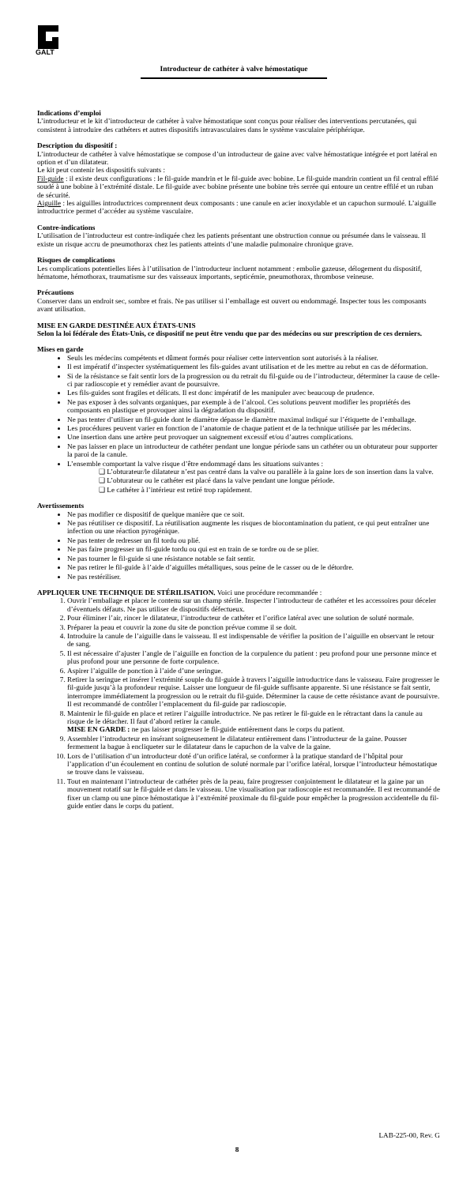GALT
Introducteur de cathéter à valve hémostatique
Indications d’emploi
L’introducteur et le kit d’introducteur de cathéter à valve hémostatique sont conçus pour réaliser des interventions percutanées, qui consistent à introduire des cathéters et autres dispositifs intravasculaires dans le système vasculaire périphérique.
Description du dispositif :
L’introducteur de cathéter à valve hémostatique se compose d’un introducteur de gaine avec valve hémostatique intégrée et port latéral en option et d’un dilatateur.
Le kit peut contenir les dispositifs suivants :
Fil-guide : il existe deux configurations : le fil-guide mandrin et le fil-guide avec bobine. Le fil-guide mandrin contient un fil central effilé soudé à une bobine à l’extrémité distale. Le fil-guide avec bobine présente une bobine très serrée qui entoure un centre effilé et un ruban de sécurité.
Aiguille : les aiguilles introductrices comprennent deux composants : une canule en acier inoxydable et un capuchon surmoulé. L’aiguille introductrice permet d’accéder au système vasculaire.
Contre-indications
L’utilisation de l’introducteur est contre-indiquée chez les patients présentant une obstruction connue ou présumée dans le vaisseau. Il existe un risque accru de pneumothorax chez les patients atteints d’une maladie pulmonaire chronique grave.
Risques de complications
Les complications potentielles liées à l’utilisation de l’introducteur incluent notamment : embolie gazeuse, délogement du dispositif, hématome, hémothorax, traumatisme sur des vaisseaux importants, septicémie, pneumothorax, thrombose veineuse.
Précautions
Conserver dans un endroit sec, sombre et frais. Ne pas utiliser si l’emballage est ouvert ou endommagé. Inspecter tous les composants avant utilisation.
MISE EN GARDE DESTINÉE AUX ÉTATS-UNIS
Selon la loi fédérale des États-Unis, ce dispositif ne peut être vendu que par des médecins ou sur prescription de ces derniers.
Mises en garde
Seuls les médecins compétents et dûment formés pour réaliser cette intervention sont autorisés à la réaliser.
Il est impératif d’inspecter systématiquement les fils-guides avant utilisation et de les mettre au rebut en cas de déformation.
Si de la résistance se fait sentir lors de la progression ou du retrait du fil-guide ou de l’introducteur, déterminer la cause de celle-ci par radioscopie et y remédier avant de poursuivre.
Les fils-guides sont fragiles et délicats. Il est donc impératif de les manipuler avec beaucoup de prudence.
Ne pas exposer à des solvants organiques, par exemple à de l’alcool. Ces solutions peuvent modifier les propriétés des composants en plastique et provoquer ainsi la dégradation du dispositif.
Ne pas tenter d’utiliser un fil-guide dont le diamètre dépasse le diamètre maximal indiqué sur l’étiquette de l’emballage.
Les procédures peuvent varier en fonction de l’anatomie de chaque patient et de la technique utilisée par les médecins.
Une insertion dans une artère peut provoquer un saignement excessif et/ou d’autres complications.
Ne pas laisser en place un introducteur de cathéter pendant une longue période sans un cathéter ou un obturateur pour supporter la paroi de la canule.
L’ensemble comportant la valve risque d’être endommagé dans les situations suivantes :
❑ L’obturateur/le dilatateur n’est pas centré dans la valve ou parallèle à la gaine lors de son insertion dans la valve.
❑ L’obturateur ou le cathéter est placé dans la valve pendant une longue période.
❑ Le cathéter à l’intérieur est retiré trop rapidement.
Avertissements
Ne pas modifier ce dispositif de quelque manière que ce soit.
Ne pas réutiliser ce dispositif. La réutilisation augmente les risques de biocontamination du patient, ce qui peut entraîner une infection ou une réaction pyrogénique.
Ne pas tenter de redresser un fil tordu ou plié.
Ne pas faire progresser un fil-guide tordu ou qui est en train de se tordre ou de se plier.
Ne pas tourner le fil-guide si une résistance notable se fait sentir.
Ne pas retirer le fil-guide à l’aide d’aiguilles métalliques, sous peine de le casser ou de le détordre.
Ne pas restériliser.
APPLIQUER UNE TECHNIQUE DE STÉRILISATION. Voici une procédure recommandée :
1. Ouvrir l’emballage et placer le contenu sur un champ stérile. Inspecter l’introducteur de cathéter et les accessoires pour déceler d’éventuels défauts. Ne pas utiliser de dispositifs défectueux.
2. Pour éliminer l’air, rincer le dilatateur, l’introducteur de cathéter et l’orifice latéral avec une solution de soluté normale.
3. Préparer la peau et couvrir la zone du site de ponction prévue comme il se doit.
4. Introduire la canule de l’aiguille dans le vaisseau. Il est indispensable de vérifier la position de l’aiguille en observant le retour de sang.
5. Il est nécessaire d’ajuster l’angle de l’aiguille en fonction de la corpulence du patient : peu profond pour une personne mince et plus profond pour une personne de forte corpulence.
6. Aspirer l’aiguille de ponction à l’aide d’une seringue.
7. Retirer la seringue et insérer l’extrémité souple du fil-guide à travers l’aiguille introductrice dans le vaisseau. Faire progresser le fil-guide jusqu’à la profondeur requise. Laisser une longueur de fil-guide suffisante apparente. Si une résistance se fait sentir, interrompre immédiatement la progression ou le retrait du fil-guide. Déterminer la cause de cette résistance avant de poursuivre. Il est recommandé de contrôler l’emplacement du fil-guide par radioscopie.
8. Maintenir le fil-guide en place et retirer l’aiguille introductrice. Ne pas retirer le fil-guide en le rétractant dans la canule au risque de le détacher. Il faut d’abord retirer la canule.
MISE EN GARDE : ne pas laisser progresser le fil-guide entièrement dans le corps du patient.
9. Assembler l’introducteur en insérant soigneusement le dilatateur entièrement dans l’introducteur de la gaine. Pousser fermement la bague à encliqueter sur le dilatateur dans le capuchon de la valve de la gaine.
10. Lors de l’utilisation d’un introducteur doté d’un orifice latéral, se conformer à la pratique standard de l’hôpital pour l’application d’un écoulement en continu de solution de soluté normale par l’orifice latéral, lorsque l’introducteur hémostatique se trouve dans le vaisseau.
11. Tout en maintenant l’introducteur de cathéter près de la peau, faire progresser conjointement le dilatateur et la gaine par un mouvement rotatif sur le fil-guide et dans le vaisseau. Une visualisation par radioscopie est recommandée. Il est recommandé de fixer un clamp ou une pince hémostatique à l’extrémité proximale du fil-guide pour empêcher la progression accidentelle du fil-guide entier dans le corps du patient.
LAB-225-00, Rev. G
8